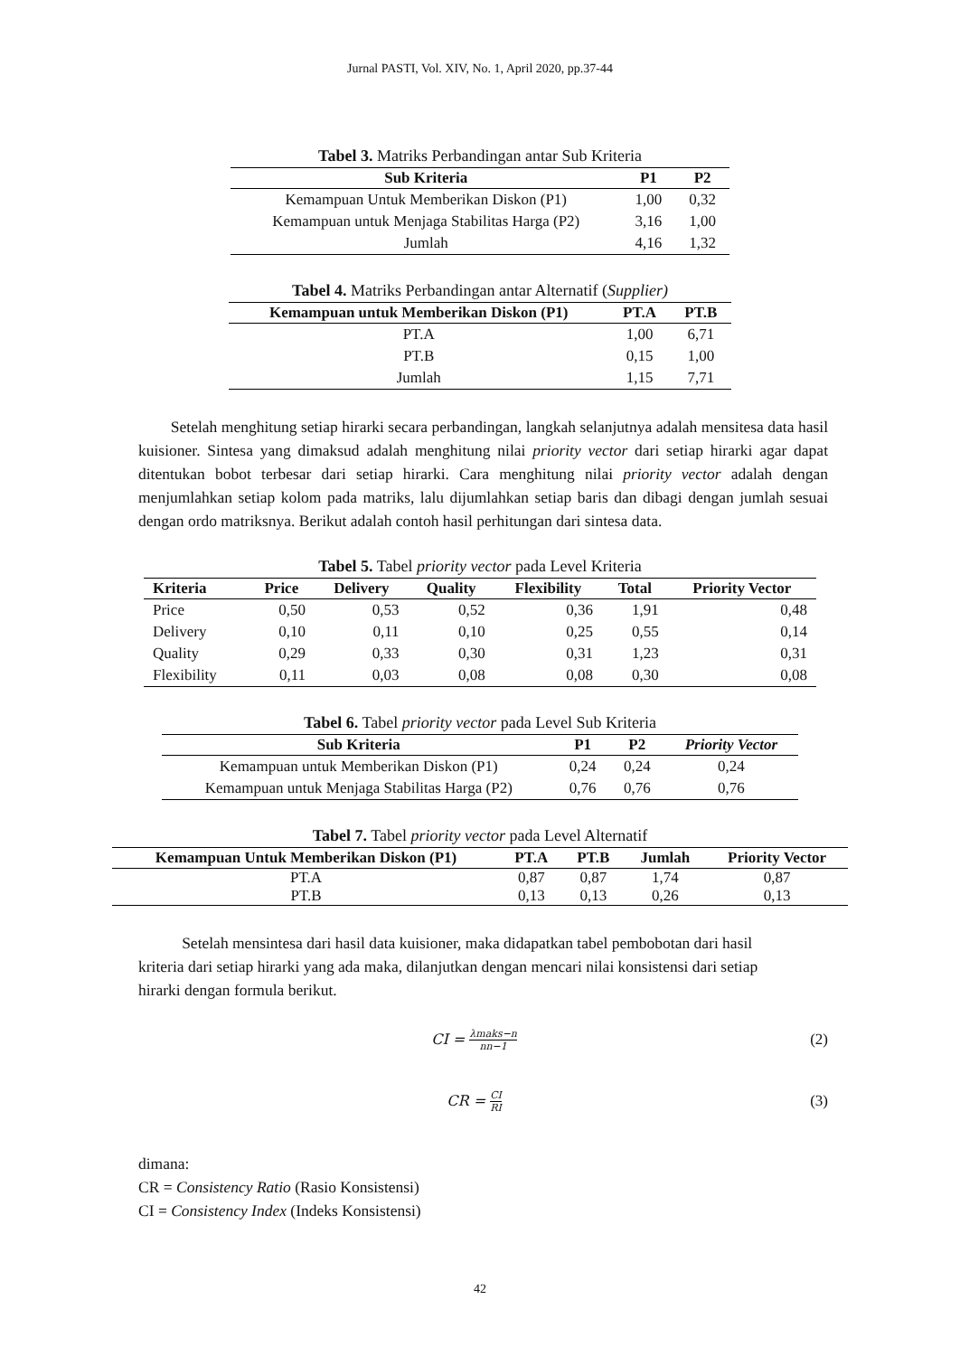Jurnal PASTI, Vol. XIV, No. 1, April 2020, pp.37-44
Tabel 3. Matriks Perbandingan antar Sub Kriteria
| Sub Kriteria | P1 | P2 |
| --- | --- | --- |
| Kemampuan Untuk Memberikan Diskon (P1) | 1,00 | 0,32 |
| Kemampuan untuk Menjaga Stabilitas Harga (P2) | 3,16 | 1,00 |
| Jumlah | 4,16 | 1,32 |
Tabel 4. Matriks Perbandingan antar Alternatif (Supplier)
| Kemampuan untuk Memberikan Diskon (P1) | PT.A | PT.B |
| --- | --- | --- |
| PT.A | 1,00 | 6,71 |
| PT.B | 0,15 | 1,00 |
| Jumlah | 1,15 | 7,71 |
Setelah menghitung setiap hirarki secara perbandingan, langkah selanjutnya adalah mensitesa data hasil kuisioner. Sintesa yang dimaksud adalah menghitung nilai priority vector dari setiap hirarki agar dapat ditentukan bobot terbesar dari setiap hirarki. Cara menghitung nilai priority vector adalah dengan menjumlahkan setiap kolom pada matriks, lalu dijumlahkan setiap baris dan dibagi dengan jumlah sesuai dengan ordo matriksnya. Berikut adalah contoh hasil perhitungan dari sintesa data.
Tabel 5. Tabel priority vector pada Level Kriteria
| Kriteria | Price | Delivery | Quality | Flexibility | Total | Priority Vector |
| --- | --- | --- | --- | --- | --- | --- |
| Price | 0,50 | 0,53 | 0,52 | 0,36 | 1,91 | 0,48 |
| Delivery | 0,10 | 0,11 | 0,10 | 0,25 | 0,55 | 0,14 |
| Quality | 0,29 | 0,33 | 0,30 | 0,31 | 1,23 | 0,31 |
| Flexibility | 0,11 | 0,03 | 0,08 | 0,08 | 0,30 | 0,08 |
Tabel 6. Tabel priority vector pada Level Sub Kriteria
| Sub Kriteria | P1 | P2 | Priority Vector |
| --- | --- | --- | --- |
| Kemampuan untuk Memberikan Diskon (P1) | 0,24 | 0,24 | 0,24 |
| Kemampuan untuk Menjaga Stabilitas Harga (P2) | 0,76 | 0,76 | 0,76 |
Tabel 7. Tabel priority vector pada Level Alternatif
| Kemampuan Untuk Memberikan Diskon (P1) | PT.A | PT.B | Jumlah | Priority Vector |
| --- | --- | --- | --- | --- |
| PT.A | 0,87 | 0,87 | 1,74 | 0,87 |
| PT.B | 0,13 | 0,13 | 0,26 | 0,13 |
Setelah mensintesa dari hasil data kuisioner, maka didapatkan tabel pembobotan dari hasil kriteria dari setiap hirarki yang ada maka, dilanjutkan dengan mencari nilai konsistensi dari setiap hirarki dengan formula berikut.
CI = λmaks−n nn−1
(2)
CR = CI RI
(3)
dimana:
CR = Consistency Ratio (Rasio Konsistensi)
CI = Consistency Index (Indeks Konsistensi)
42